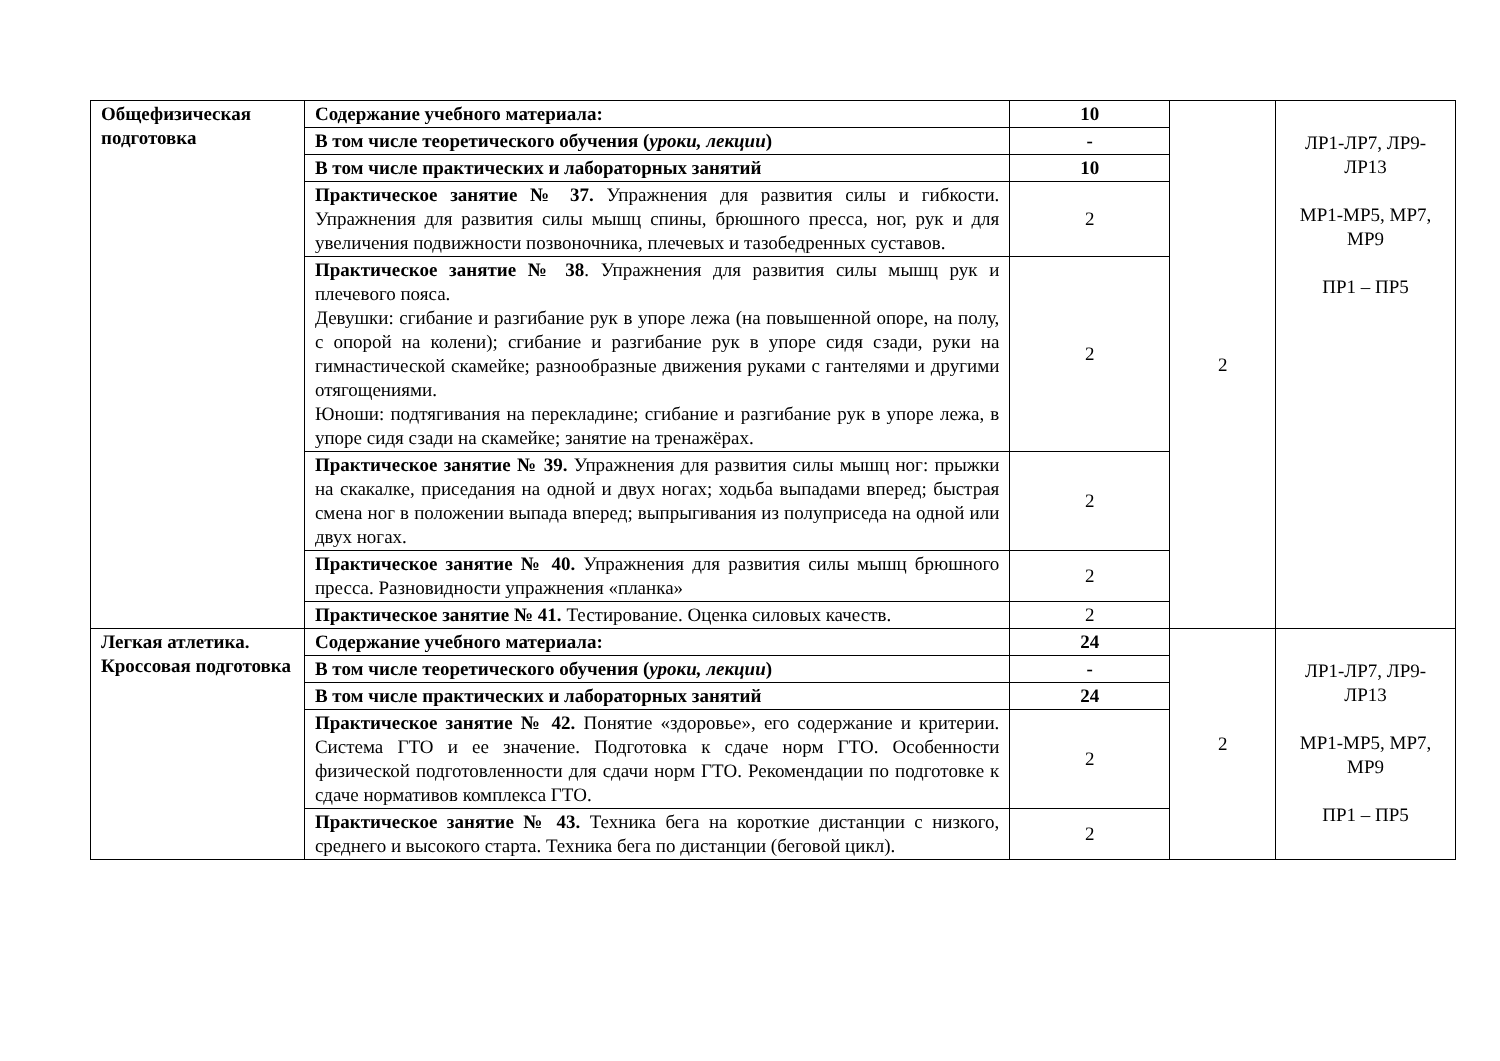| Общефизическая подготовка | Содержание учебного материала: | 10 | 2 | ЛР1-ЛР7, ЛР9-ЛР13 МР1-МР5, МР7, МР9 ПР1 – ПР5 |
| | В том числе теоретического обучения ( уроки, лекции ) | - | | |
| | В том числе практических и лабораторных занятий | 10 | | |
| | Практическое занятие № 37. Упражнения для развития силы и гибкости. Упражнения для развития силы мышц спины, брюшного пресса, ног, рук и для увеличения подвижности позвоночника, плечевых и тазобедренных суставов. | 2 | | |
| | Практическое занятие № 38 . Упражнения для развития силы мышц рук и плечевого пояса. Девушки: сгибание и разгибание рук в упоре лежа (на повышенной опоре, на полу, с опорой на колени); сгибание и разгибание рук в упоре сидя сзади, руки на гимнастической скамейке; разнообразные движения руками с гантелями и другими отягощениями. Юноши: подтягивания на перекладине; сгибание и разгибание рук в упоре лежа, в упоре сидя сзади на скамейке; занятие на тренажёрах. | 2 | | |
| | Практическое занятие № 39. Упражнения для развития силы мышц ног: прыжки на скакалке, приседания на одной и двух ногах; ходьба выпадами вперед; быстрая смена ног в положении выпада вперед; выпрыгивания из полуприседа на одной или двух ногах. | 2 | | |
| | Практическое занятие № 40. Упражнения для развития силы мышц брюшного пресса. Разновидности упражнения «планка» | 2 | | |
| | Практическое занятие № 41. Тестирование. Оценка силовых качеств. | 2 | | |
| Легкая атлетика. Кроссовая подготовка | Содержание учебного материала: | 24 | 2 | ЛР1-ЛР7, ЛР9-ЛР13 МР1-МР5, МР7, МР9 ПР1 – ПР5 |
| | В том числе теоретического обучения ( уроки, лекции ) | - | | |
| | В том числе практических и лабораторных занятий | 24 | | |
| | Практическое занятие № 42. Понятие «здоровье», его содержание и критерии. Система ГТО и ее значение. Подготовка к сдаче норм ГТО. Особенности физической подготовленности для сдачи норм ГТО. Рекомендации по подготовке к сдаче нормативов комплекса ГТО. | 2 | | |
| | Практическое занятие № 43. Техника бега на короткие дистанции с низкого, среднего и высокого старта. Техника бега по дистанции (беговой цикл). | 2 | | |